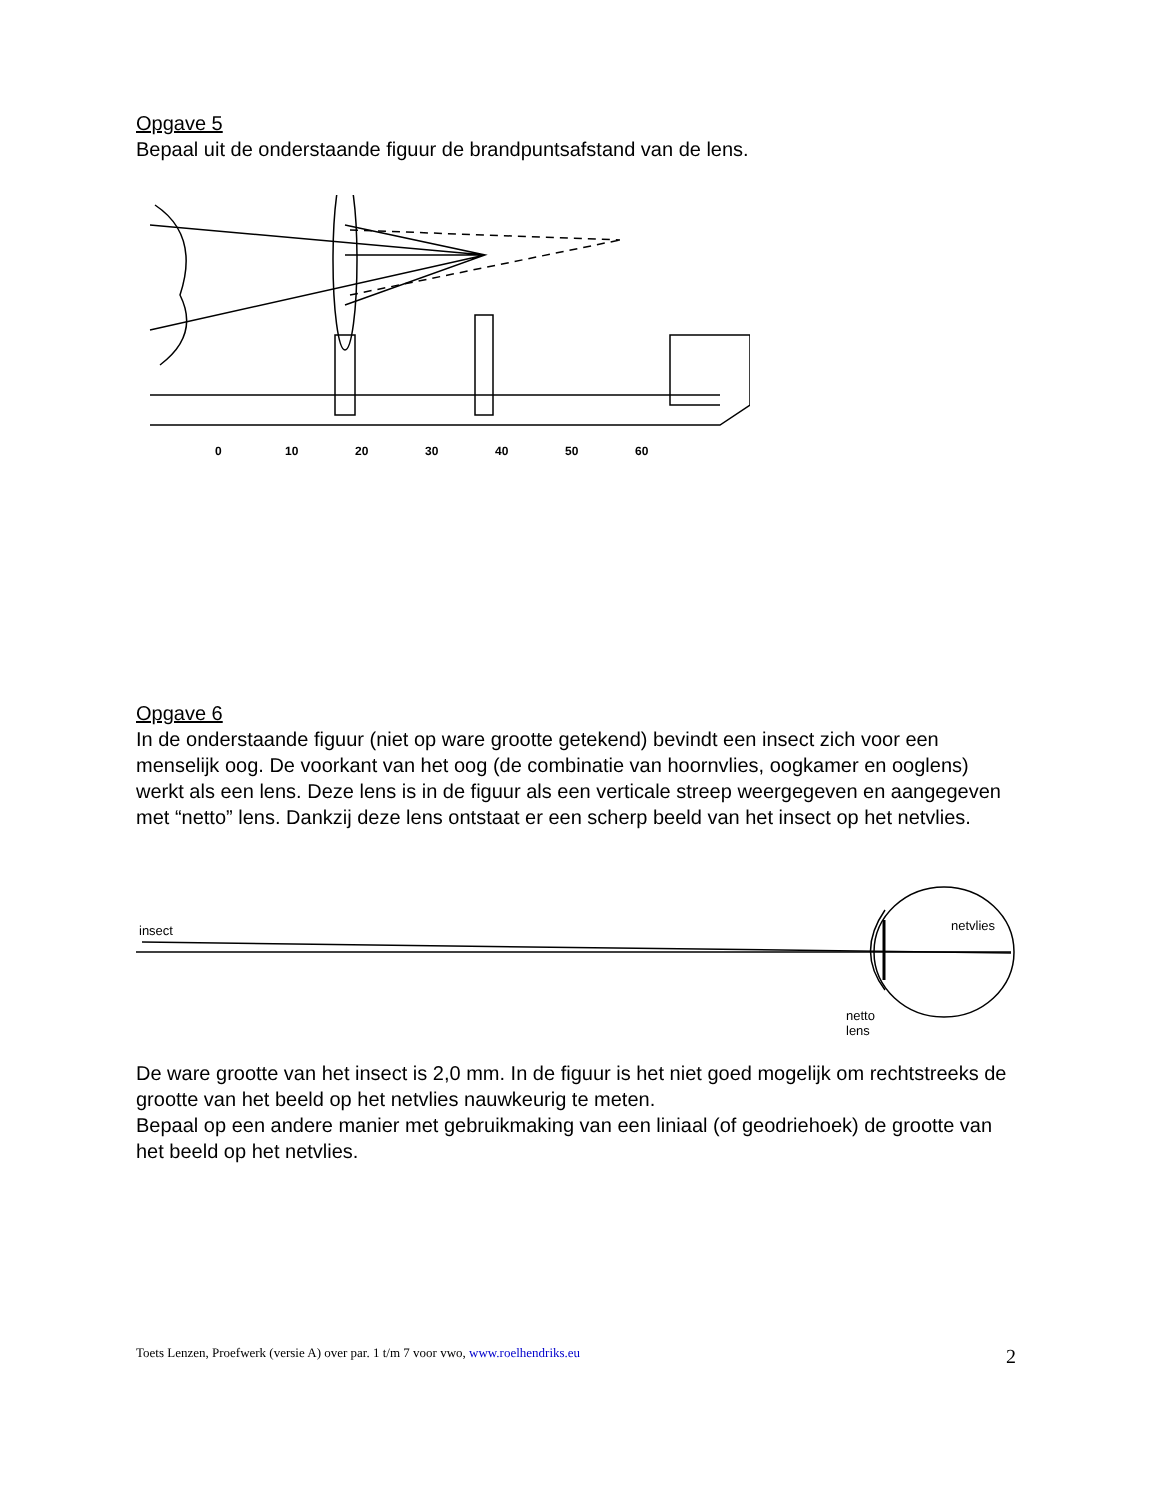Opgave 5
Bepaal uit de onderstaande figuur de brandpuntsafstand van de lens.
0
10
20
30
40
50
60
Opgave 6
In de onderstaande figuur (niet op ware grootte getekend) bevindt een insect zich voor een menselijk oog. De voorkant van het oog (de combinatie van hoornvlies, oogkamer en ooglens) werkt als een lens. Deze lens is in de figuur als een verticale streep weergegeven en aangegeven met “netto” lens. Dankzij deze lens ontstaat er een scherp beeld van het insect op het netvlies.
insect
netvlies
netto
lens
De ware grootte van het insect is 2,0 mm. In de figuur is het niet goed mogelijk om rechtstreeks de grootte van het beeld op het netvlies nauwkeurig te meten.
Bepaal op een andere manier met gebruikmaking van een liniaal (of geodriehoek) de grootte van het beeld op het netvlies.
Toets Lenzen, Proefwerk (versie A) over par. 1 t/m 7 voor vwo, www.roelhendriks.eu 2